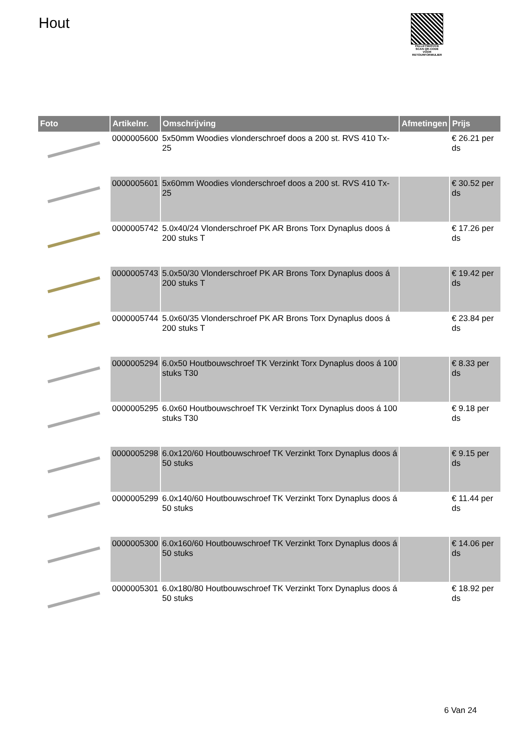Hout
PALLETSERVICE
SCAN QR-CODE VOOR RETOURFORMULIER
| Foto | Artikelnr. | Omschrijving | Afmetingen | Prijs |
| --- | --- | --- | --- | --- |
| | 0000005600 | 5x50mm Woodies vlonderschroef doos a 200 st. RVS 410 Tx-25 | | € 26.21 per ds |
| | 0000005601 | 5x60mm Woodies vlonderschroef doos a 200 st. RVS 410 Tx-25 | | € 30.52 per ds |
| | 0000005742 | 5.0x40/24 Vlonderschroef PK AR Brons Torx Dynaplus doos á 200 stuks T | | € 17.26 per ds |
| | 0000005743 | 5.0x50/30 Vlonderschroef PK AR Brons Torx Dynaplus doos á 200 stuks T | | € 19.42 per ds |
| | 0000005744 | 5.0x60/35 Vlonderschroef PK AR Brons Torx Dynaplus doos á 200 stuks T | | € 23.84 per ds |
| | 0000005294 | 6.0x50 Houtbouwschroef TK Verzinkt Torx Dynaplus doos á 100 stuks T30 | | € 8.33 per ds |
| | 0000005295 | 6.0x60 Houtbouwschroef TK Verzinkt Torx Dynaplus doos á 100 stuks T30 | | € 9.18 per ds |
| | 0000005298 | 6.0x120/60 Houtbouwschroef TK Verzinkt Torx Dynaplus doos á 50 stuks | | € 9.15 per ds |
| | 0000005299 | 6.0x140/60 Houtbouwschroef TK Verzinkt Torx Dynaplus doos á 50 stuks | | € 11.44 per ds |
| | 0000005300 | 6.0x160/60 Houtbouwschroef TK Verzinkt Torx Dynaplus doos á 50 stuks | | € 14.06 per ds |
| | 0000005301 | 6.0x180/80 Houtbouwschroef TK Verzinkt Torx Dynaplus doos á 50 stuks | | € 18.92 per ds |
6 Van 24